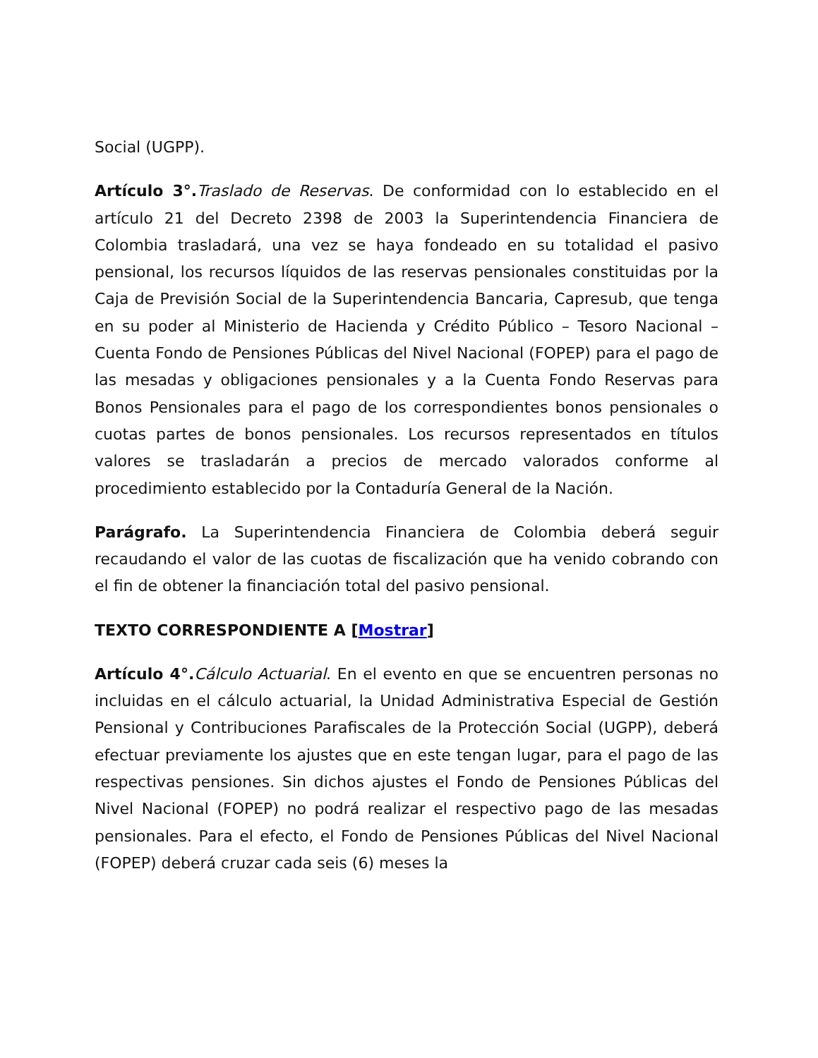Social (UGPP).
Artículo 3°. Traslado de Reservas. De conformidad con lo establecido en el artículo 21 del Decreto 2398 de 2003 la Superintendencia Financiera de Colombia trasladará, una vez se haya fondeado en su totalidad el pasivo pensional, los recursos líquidos de las reservas pensionales constituidas por la Caja de Previsión Social de la Superintendencia Bancaria, Capresub, que tenga en su poder al Ministerio de Hacienda y Crédito Público – Tesoro Nacional – Cuenta Fondo de Pensiones Públicas del Nivel Nacional (FOPEP) para el pago de las mesadas y obligaciones pensionales y a la Cuenta Fondo Reservas para Bonos Pensionales para el pago de los correspondientes bonos pensionales o cuotas partes de bonos pensionales. Los recursos representados en títulos valores se trasladarán a precios de mercado valorados conforme al procedimiento establecido por la Contaduría General de la Nación.
Parágrafo. La Superintendencia Financiera de Colombia deberá seguir recaudando el valor de las cuotas de fiscalización que ha venido cobrando con el fin de obtener la financiación total del pasivo pensional.
TEXTO CORRESPONDIENTE A [Mostrar]
Artículo 4°. Cálculo Actuarial. En el evento en que se encuentren personas no incluidas en el cálculo actuarial, la Unidad Administrativa Especial de Gestión Pensional y Contribuciones Parafiscales de la Protección Social (UGPP), deberá efectuar previamente los ajustes que en este tengan lugar, para el pago de las respectivas pensiones. Sin dichos ajustes el Fondo de Pensiones Públicas del Nivel Nacional (FOPEP) no podrá realizar el respectivo pago de las mesadas pensionales. Para el efecto, el Fondo de Pensiones Públicas del Nivel Nacional (FOPEP) deberá cruzar cada seis (6) meses la